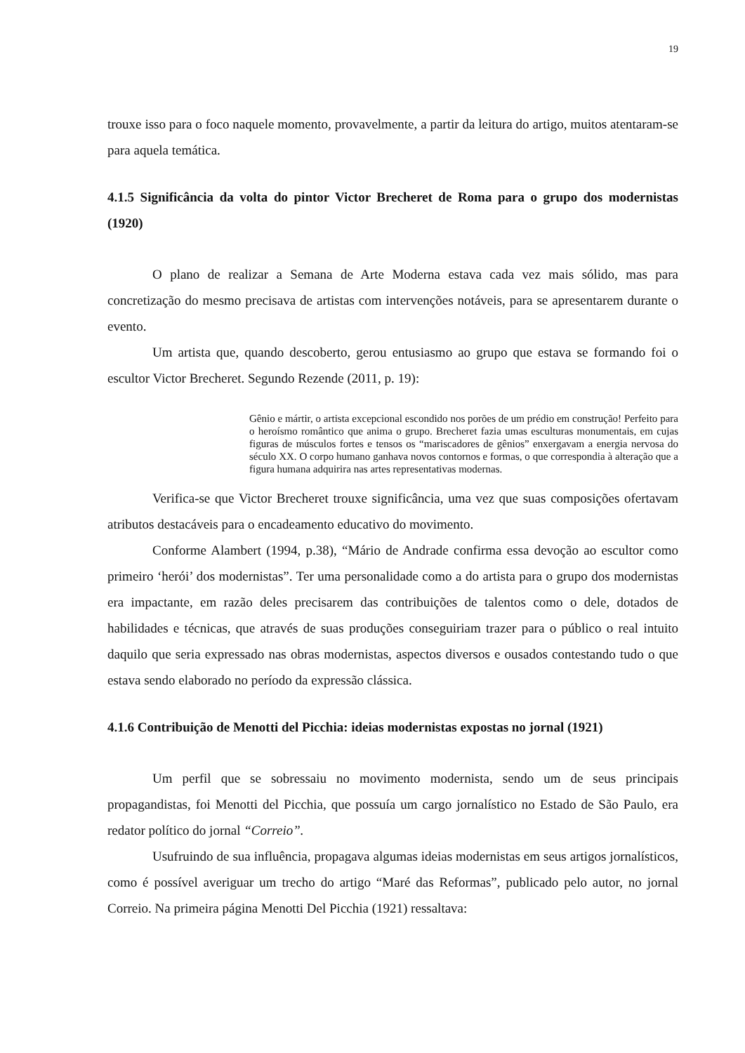19
trouxe isso para o foco naquele momento, provavelmente, a partir da leitura do artigo, muitos atentaram-se para aquela temática.
4.1.5 Significância da volta do pintor Victor Brecheret de Roma para o grupo dos modernistas (1920)
O plano de realizar a Semana de Arte Moderna estava cada vez mais sólido, mas para concretização do mesmo precisava de artistas com intervenções notáveis, para se apresentarem durante o evento.
Um artista que, quando descoberto, gerou entusiasmo ao grupo que estava se formando foi o escultor Victor Brecheret. Segundo Rezende (2011, p. 19):
Gênio e mártir, o artista excepcional escondido nos porões de um prédio em construção! Perfeito para o heroísmo romântico que anima o grupo. Brecheret fazia umas esculturas monumentais, em cujas figuras de músculos fortes e tensos os “mariscadores de gênios” enxergavam a energia nervosa do século XX. O corpo humano ganhava novos contornos e formas, o que correspondia à alteração que a figura humana adquirira nas artes representativas modernas.
Verifica-se que Victor Brecheret trouxe significância, uma vez que suas composições ofertavam atributos destacáveis para o encadeamento educativo do movimento.
Conforme Alambert (1994, p.38), “Mário de Andrade confirma essa devoção ao escultor como primeiro ‘herói’ dos modernistas”. Ter uma personalidade como a do artista para o grupo dos modernistas era impactante, em razão deles precisarem das contribuições de talentos como o dele, dotados de habilidades e técnicas, que através de suas produções conseguiriam trazer para o público o real intuito daquilo que seria expressado nas obras modernistas, aspectos diversos e ousados contestando tudo o que estava sendo elaborado no período da expressão clássica.
4.1.6 Contribuição de Menotti del Picchia: ideias modernistas expostas no jornal (1921)
Um perfil que se sobressaiu no movimento modernista, sendo um de seus principais propagandistas, foi Menotti del Picchia, que possuía um cargo jornalístico no Estado de São Paulo, era redator político do jornal “Correio”.
Usufruindo de sua influência, propagava algumas ideias modernistas em seus artigos jornalísticos, como é possível averiguar um trecho do artigo “Maré das Reformas”, publicado pelo autor, no jornal Correio. Na primeira página Menotti Del Picchia (1921) ressaltava: